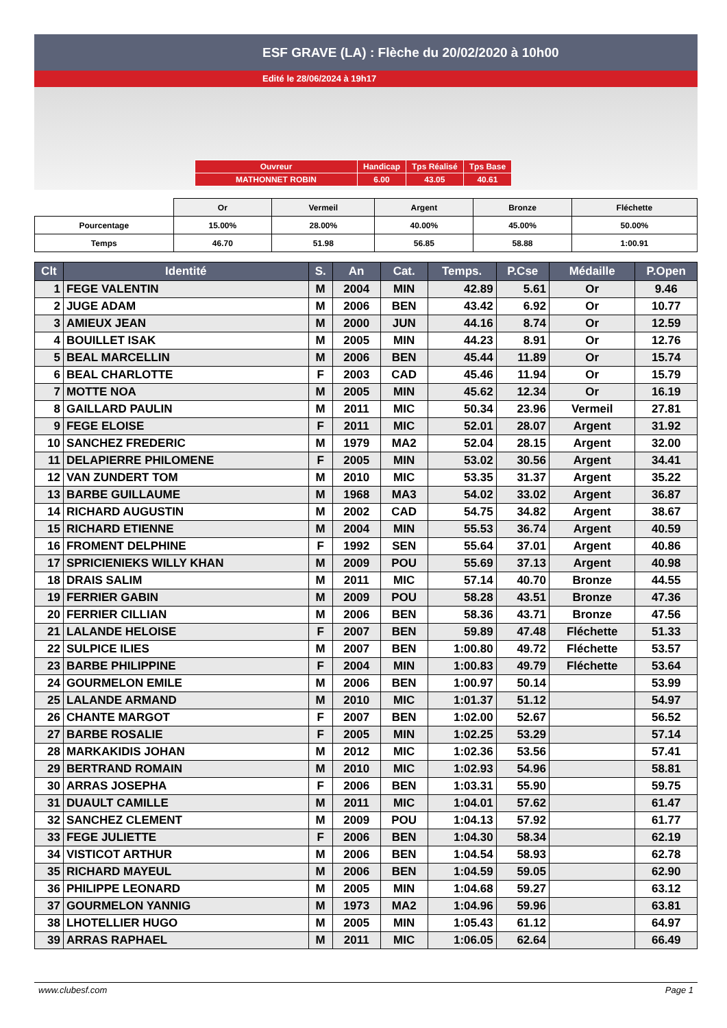ESF GRAVE (LA) : Flèche du 20/02/2020 à 10h00
Edité le 28/06/2024 à 19h17
| Ouvreur | Handicap | Tps Réalisé | Tps Base |
| MATHONNET ROBIN | 6.00 | 43.05 | 40.61 |
| | Or | Vermeil | Argent | Bronze | Fléchette |
| Pourcentage | 15.00% | 28.00% | 40.00% | 45.00% | 50.00% |
| Temps | 46.70 | 51.98 | 56.85 | 58.88 | 1:00.91 |
| Clt | Identité | S. | An | Cat. | Temps. | P.Cse | Médaille | P.Open |
| --- | --- | --- | --- | --- | --- | --- | --- | --- |
| 1 | FEGE VALENTIN | M | 2004 | MIN | 42.89 | 5.61 | Or | 9.46 |
| 2 | JUGE ADAM | M | 2006 | BEN | 43.42 | 6.92 | Or | 10.77 |
| 3 | AMIEUX JEAN | M | 2000 | JUN | 44.16 | 8.74 | Or | 12.59 |
| 4 | BOUILLET ISAK | M | 2005 | MIN | 44.23 | 8.91 | Or | 12.76 |
| 5 | BEAL MARCELLIN | M | 2006 | BEN | 45.44 | 11.89 | Or | 15.74 |
| 6 | BEAL CHARLOTTE | F | 2003 | CAD | 45.46 | 11.94 | Or | 15.79 |
| 7 | MOTTE NOA | M | 2005 | MIN | 45.62 | 12.34 | Or | 16.19 |
| 8 | GAILLARD PAULIN | M | 2011 | MIC | 50.34 | 23.96 | Vermeil | 27.81 |
| 9 | FEGE ELOISE | F | 2011 | MIC | 52.01 | 28.07 | Argent | 31.92 |
| 10 | SANCHEZ FREDERIC | M | 1979 | MA2 | 52.04 | 28.15 | Argent | 32.00 |
| 11 | DELAPIERRE PHILOMENE | F | 2005 | MIN | 53.02 | 30.56 | Argent | 34.41 |
| 12 | VAN ZUNDERT TOM | M | 2010 | MIC | 53.35 | 31.37 | Argent | 35.22 |
| 13 | BARBE GUILLAUME | M | 1968 | MA3 | 54.02 | 33.02 | Argent | 36.87 |
| 14 | RICHARD AUGUSTIN | M | 2002 | CAD | 54.75 | 34.82 | Argent | 38.67 |
| 15 | RICHARD ETIENNE | M | 2004 | MIN | 55.53 | 36.74 | Argent | 40.59 |
| 16 | FROMENT DELPHINE | F | 1992 | SEN | 55.64 | 37.01 | Argent | 40.86 |
| 17 | SPRICIENIEKS WILLY KHAN | M | 2009 | POU | 55.69 | 37.13 | Argent | 40.98 |
| 18 | DRAIS SALIM | M | 2011 | MIC | 57.14 | 40.70 | Bronze | 44.55 |
| 19 | FERRIER GABIN | M | 2009 | POU | 58.28 | 43.51 | Bronze | 47.36 |
| 20 | FERRIER CILLIAN | M | 2006 | BEN | 58.36 | 43.71 | Bronze | 47.56 |
| 21 | LALANDE HELOISE | F | 2007 | BEN | 59.89 | 47.48 | Fléchette | 51.33 |
| 22 | SULPICE ILIES | M | 2007 | BEN | 1:00.80 | 49.72 | Fléchette | 53.57 |
| 23 | BARBE PHILIPPINE | F | 2004 | MIN | 1:00.83 | 49.79 | Fléchette | 53.64 |
| 24 | GOURMELON EMILE | M | 2006 | BEN | 1:00.97 | 50.14 | | 53.99 |
| 25 | LALANDE ARMAND | M | 2010 | MIC | 1:01.37 | 51.12 | | 54.97 |
| 26 | CHANTE MARGOT | F | 2007 | BEN | 1:02.00 | 52.67 | | 56.52 |
| 27 | BARBE ROSALIE | F | 2005 | MIN | 1:02.25 | 53.29 | | 57.14 |
| 28 | MARKAKIDIS JOHAN | M | 2012 | MIC | 1:02.36 | 53.56 | | 57.41 |
| 29 | BERTRAND ROMAIN | M | 2010 | MIC | 1:02.93 | 54.96 | | 58.81 |
| 30 | ARRAS JOSEPHA | F | 2006 | BEN | 1:03.31 | 55.90 | | 59.75 |
| 31 | DUAULT CAMILLE | M | 2011 | MIC | 1:04.01 | 57.62 | | 61.47 |
| 32 | SANCHEZ CLEMENT | M | 2009 | POU | 1:04.13 | 57.92 | | 61.77 |
| 33 | FEGE JULIETTE | F | 2006 | BEN | 1:04.30 | 58.34 | | 62.19 |
| 34 | VISTICOT ARTHUR | M | 2006 | BEN | 1:04.54 | 58.93 | | 62.78 |
| 35 | RICHARD MAYEUL | M | 2006 | BEN | 1:04.59 | 59.05 | | 62.90 |
| 36 | PHILIPPE LEONARD | M | 2005 | MIN | 1:04.68 | 59.27 | | 63.12 |
| 37 | GOURMELON YANNIG | M | 1973 | MA2 | 1:04.96 | 59.96 | | 63.81 |
| 38 | LHOTELLIER HUGO | M | 2005 | MIN | 1:05.43 | 61.12 | | 64.97 |
| 39 | ARRAS RAPHAEL | M | 2011 | MIC | 1:06.05 | 62.64 | | 66.49 |
www.clubesf.com Page 1